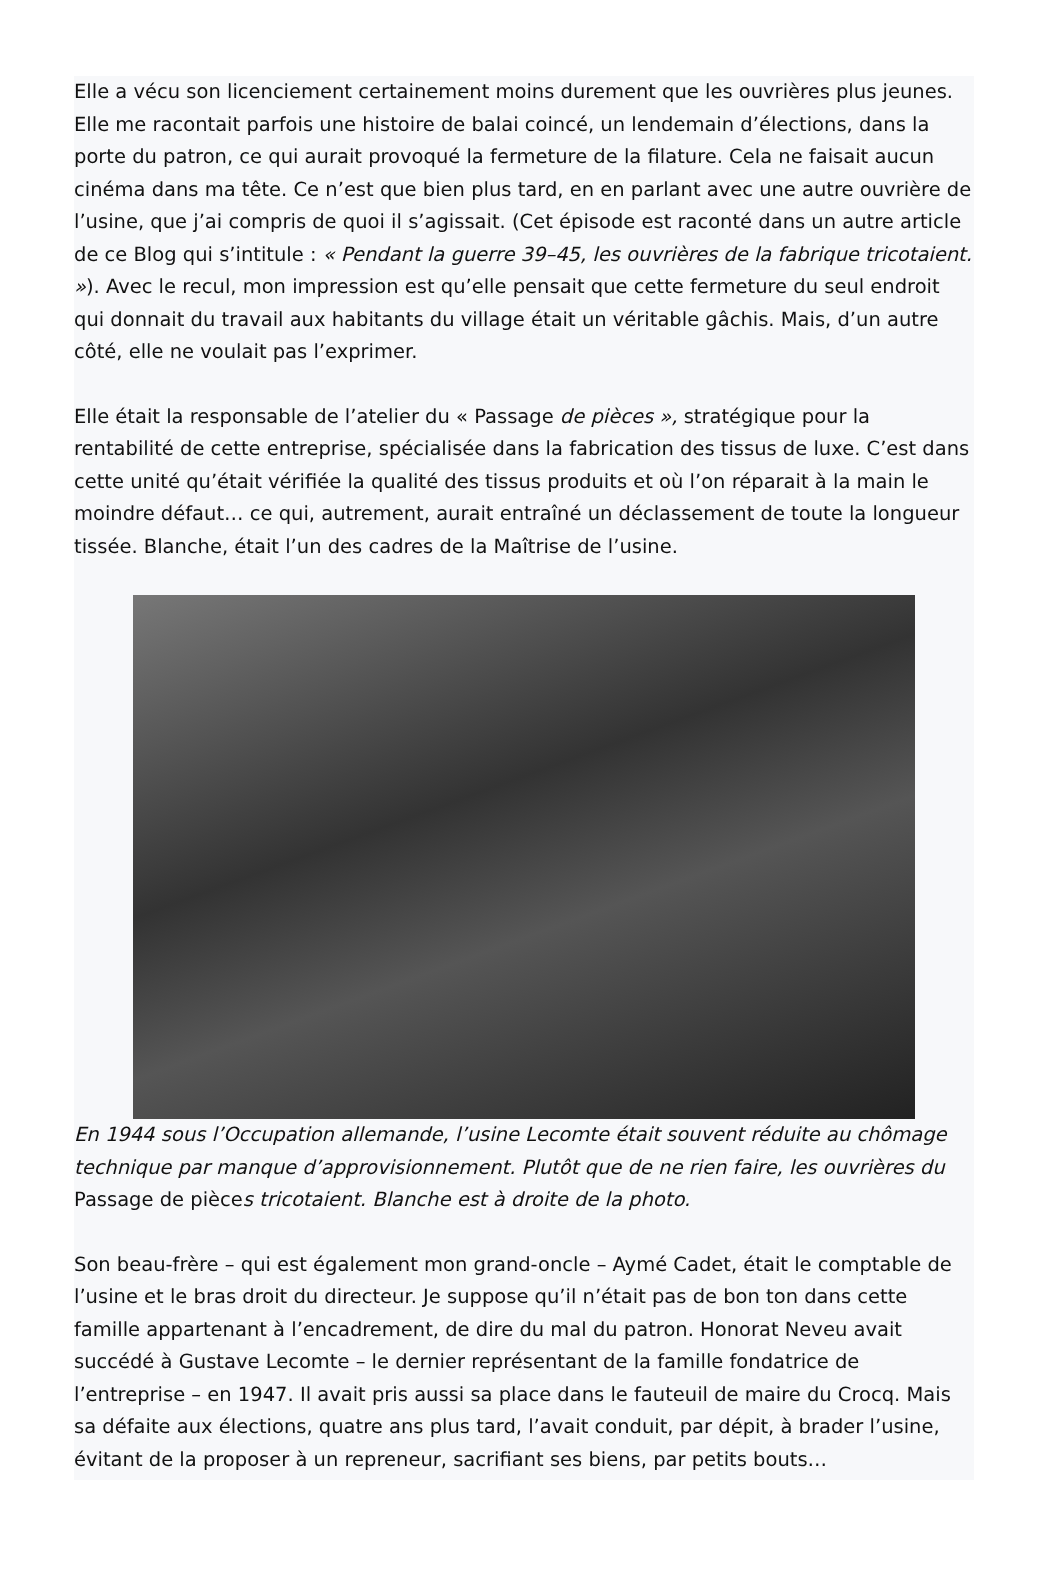Elle a vécu son licenciement certainement moins durement que les ouvrières plus jeunes. Elle me racontait parfois une histoire de balai coincé, un lendemain d’élections, dans la porte du patron, ce qui aurait provoqué la fermeture de la filature. Cela ne faisait aucun cinéma dans ma tête. Ce n’est que bien plus tard, en en parlant avec une autre ouvrière de l’usine, que j’ai compris de quoi il s’agissait. (Cet épisode est raconté dans un autre article de ce Blog qui s’intitule : « Pendant la guerre 39–45, les ouvrières de la fabrique tricotaient. »). Avec le recul, mon impression est qu’elle pensait que cette fermeture du seul endroit qui donnait du travail aux habitants du village était un véritable gâchis. Mais, d’un autre côté, elle ne voulait pas l’exprimer.
Elle était la responsable de l’atelier du « Passage de pièces », stratégique pour la rentabilité de cette entreprise, spécialisée dans la fabrication des tissus de luxe. C’est dans cette unité qu’était vérifiée la qualité des tissus produits et où l’on réparait à la main le moindre défaut… ce qui, autrement, aurait entraîné un déclassement de toute la longueur tissée. Blanche, était l’un des cadres de la Maîtrise de l’usine.
En 1944 sous l’Occupation allemande, l’usine Lecomte était souvent réduite au chômage technique par manque d’approvisionnement. Plutôt que de ne rien faire, les ouvrières du Passage de pièces tricotaient. Blanche est à droite de la photo.
Son beau-frère – qui est également mon grand-oncle – Aymé Cadet, était le comptable de l’usine et le bras droit du directeur. Je suppose qu’il n’était pas de bon ton dans cette famille appartenant à l’encadrement, de dire du mal du patron. Honorat Neveu avait succédé à Gustave Lecomte – le dernier représentant de la famille fondatrice de l’entreprise – en 1947. Il avait pris aussi sa place dans le fauteuil de maire du Crocq. Mais sa défaite aux élections, quatre ans plus tard, l’avait conduit, par dépit, à brader l’usine, évitant de la proposer à un repreneur, sacrifiant ses biens, par petits bouts…